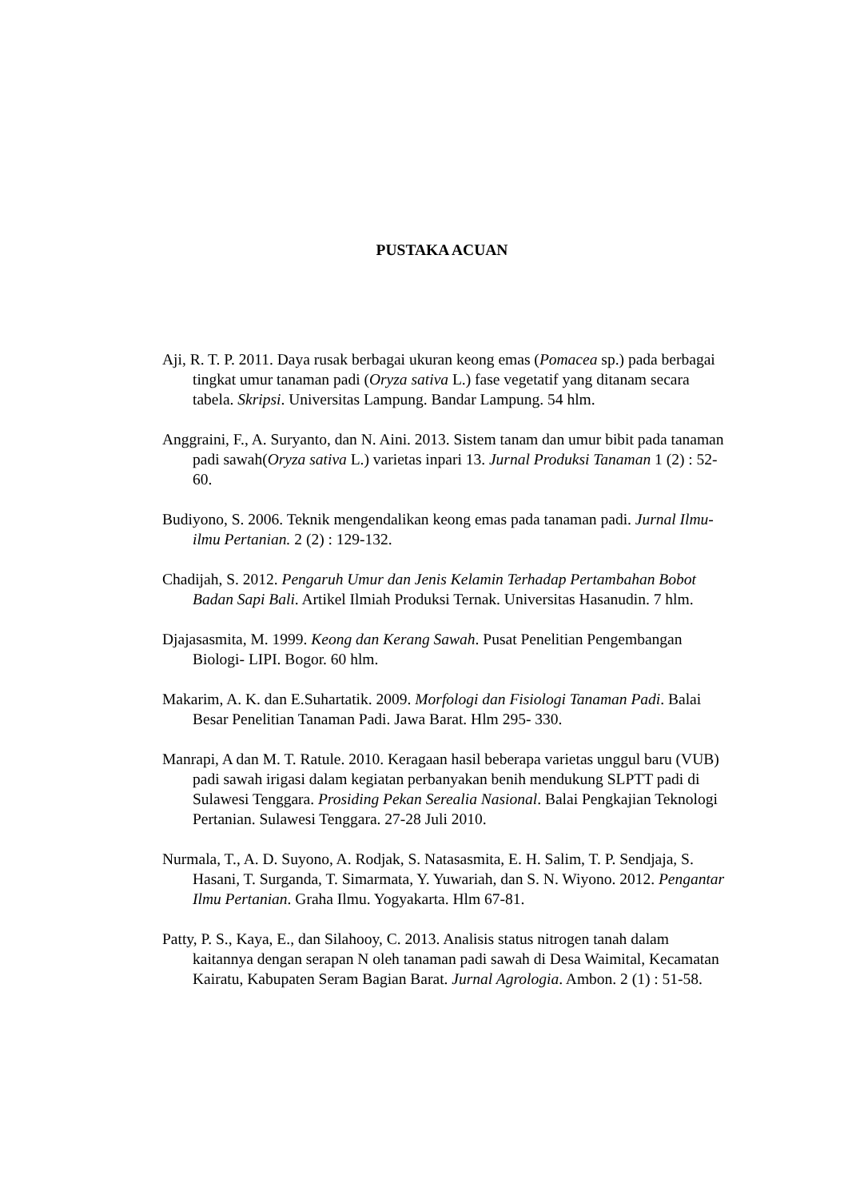PUSTAKA ACUAN
Aji, R. T. P. 2011. Daya rusak berbagai ukuran keong emas (Pomacea sp.) pada berbagai tingkat umur tanaman padi (Oryza sativa L.) fase vegetatif yang ditanam secara tabela. Skripsi. Universitas Lampung. Bandar Lampung. 54 hlm.
Anggraini, F., A. Suryanto, dan N. Aini. 2013. Sistem tanam dan umur bibit pada tanaman padi sawah(Oryza sativa L.) varietas inpari 13. Jurnal Produksi Tanaman 1 (2) : 52- 60.
Budiyono, S. 2006. Teknik mengendalikan keong emas pada tanaman padi. Jurnal Ilmu-ilmu Pertanian. 2 (2) : 129-132.
Chadijah, S. 2012. Pengaruh Umur dan Jenis Kelamin Terhadap Pertambahan Bobot Badan Sapi Bali. Artikel Ilmiah Produksi Ternak. Universitas Hasanudin. 7 hlm.
Djajasasmita, M. 1999. Keong dan Kerang Sawah. Pusat Penelitian Pengembangan Biologi- LIPI. Bogor. 60 hlm.
Makarim, A. K. dan E.Suhartatik. 2009. Morfologi dan Fisiologi Tanaman Padi. Balai Besar Penelitian Tanaman Padi. Jawa Barat. Hlm 295- 330.
Manrapi, A dan M. T. Ratule. 2010. Keragaan hasil beberapa varietas unggul baru (VUB) padi sawah irigasi dalam kegiatan perbanyakan benih mendukung SLPTT padi di Sulawesi Tenggara. Prosiding Pekan Serealia Nasional. Balai Pengkajian Teknologi Pertanian. Sulawesi Tenggara. 27-28 Juli 2010.
Nurmala, T., A. D. Suyono, A. Rodjak, S. Natasasmita, E. H. Salim, T. P. Sendjaja, S. Hasani, T. Surganda, T. Simarmata, Y. Yuwariah, dan S. N. Wiyono. 2012. Pengantar Ilmu Pertanian. Graha Ilmu. Yogyakarta. Hlm 67-81.
Patty, P. S., Kaya, E., dan Silahooy, C. 2013. Analisis status nitrogen tanah dalam kaitannya dengan serapan N oleh tanaman padi sawah di Desa Waimital, Kecamatan Kairatu, Kabupaten Seram Bagian Barat. Jurnal Agrologia. Ambon. 2 (1) : 51-58.